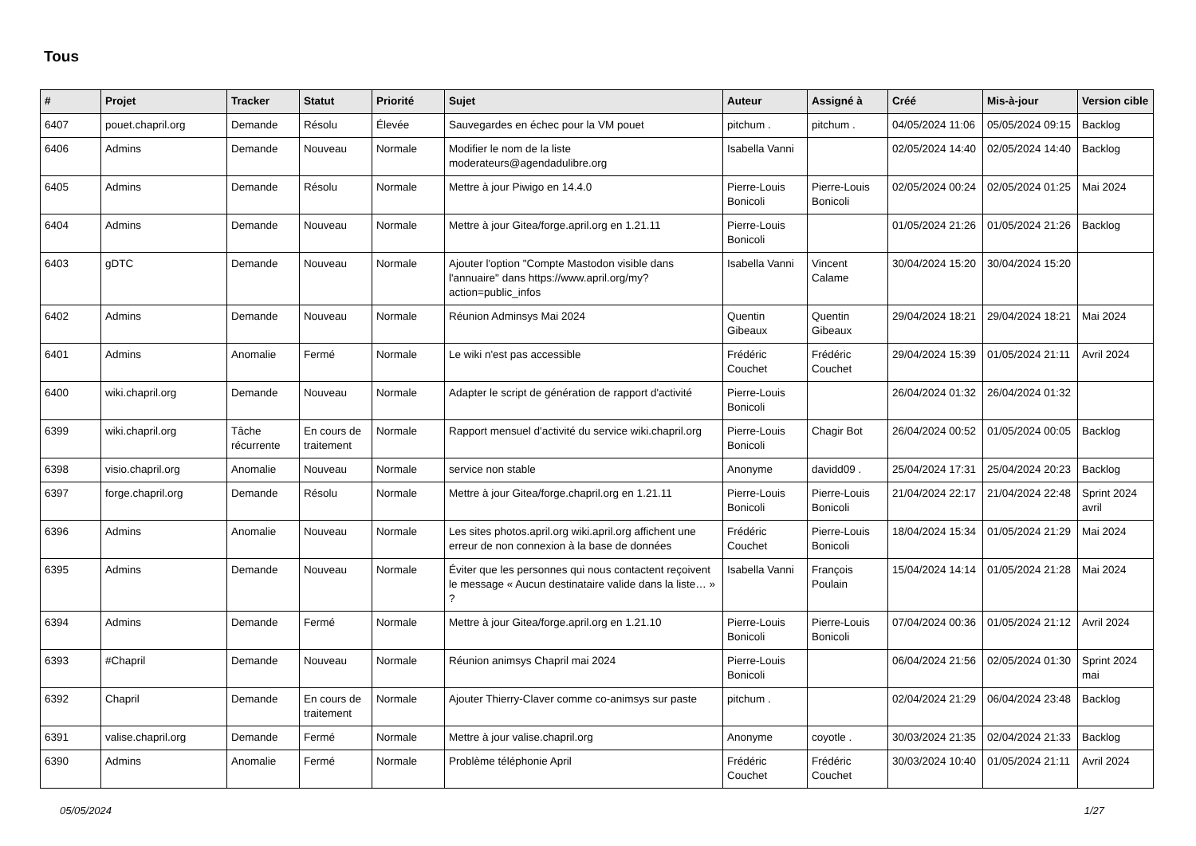Tous
| # | Projet | Tracker | Statut | Priorité | Sujet | Auteur | Assigné à | Créé | Mis-à-jour | Version cible |
| --- | --- | --- | --- | --- | --- | --- | --- | --- | --- | --- |
| 6407 | pouet.chapril.org | Demande | Résolu | Élevée | Sauvegardes en échec pour la VM pouet | pitchum . | pitchum . | 04/05/2024 11:06 | 05/05/2024 09:15 | Backlog |
| 6406 | Admins | Demande | Nouveau | Normale | Modifier le nom de la liste moderateurs@agendadulibre.org | Isabella Vanni | | 02/05/2024 14:40 | 02/05/2024 14:40 | Backlog |
| 6405 | Admins | Demande | Résolu | Normale | Mettre à jour Piwigo en 14.4.0 | Pierre-Louis Bonicoli | Pierre-Louis Bonicoli | 02/05/2024 00:24 | 02/05/2024 01:25 | Mai 2024 |
| 6404 | Admins | Demande | Nouveau | Normale | Mettre à jour Gitea/forge.april.org en 1.21.11 | Pierre-Louis Bonicoli | | 01/05/2024 21:26 | 01/05/2024 21:26 | Backlog |
| 6403 | gDTC | Demande | Nouveau | Normale | Ajouter l'option "Compte Mastodon visible dans l'annuaire" dans https://www.april.org/my?action=public_infos | Isabella Vanni | Vincent Calame | 30/04/2024 15:20 | 30/04/2024 15:20 | |
| 6402 | Admins | Demande | Nouveau | Normale | Réunion Adminsys Mai 2024 | Quentin Gibeaux | Quentin Gibeaux | 29/04/2024 18:21 | 29/04/2024 18:21 | Mai 2024 |
| 6401 | Admins | Anomalie | Fermé | Normale | Le wiki n'est pas accessible | Frédéric Couchet | Frédéric Couchet | 29/04/2024 15:39 | 01/05/2024 21:11 | Avril 2024 |
| 6400 | wiki.chapril.org | Demande | Nouveau | Normale | Adapter le script de génération de rapport d'activité | Pierre-Louis Bonicoli | | 26/04/2024 01:32 | 26/04/2024 01:32 | |
| 6399 | wiki.chapril.org | Tâche récurrente | En cours de traitement | Normale | Rapport mensuel d'activité du service wiki.chapril.org | Pierre-Louis Bonicoli | Chagir Bot | 26/04/2024 00:52 | 01/05/2024 00:05 | Backlog |
| 6398 | visio.chapril.org | Anomalie | Nouveau | Normale | service non stable | Anonyme | davidd09 . | 25/04/2024 17:31 | 25/04/2024 20:23 | Backlog |
| 6397 | forge.chapril.org | Demande | Résolu | Normale | Mettre à jour Gitea/forge.chapril.org en 1.21.11 | Pierre-Louis Bonicoli | Pierre-Louis Bonicoli | 21/04/2024 22:17 | 21/04/2024 22:48 | Sprint 2024 avril |
| 6396 | Admins | Anomalie | Nouveau | Normale | Les sites photos.april.org wiki.april.org affichent une erreur de non connexion à la base de données | Frédéric Couchet | Pierre-Louis Bonicoli | 18/04/2024 15:34 | 01/05/2024 21:29 | Mai 2024 |
| 6395 | Admins | Demande | Nouveau | Normale | Éviter que les personnes qui nous contactent reçoivent le message « Aucun destinataire valide dans la liste… » ? | Isabella Vanni | François Poulain | 15/04/2024 14:14 | 01/05/2024 21:28 | Mai 2024 |
| 6394 | Admins | Demande | Fermé | Normale | Mettre à jour Gitea/forge.april.org en 1.21.10 | Pierre-Louis Bonicoli | Pierre-Louis Bonicoli | 07/04/2024 00:36 | 01/05/2024 21:12 | Avril 2024 |
| 6393 | #Chapril | Demande | Nouveau | Normale | Réunion animsys Chapril mai 2024 | Pierre-Louis Bonicoli | | 06/04/2024 21:56 | 02/05/2024 01:30 | Sprint 2024 mai |
| 6392 | Chapril | Demande | En cours de traitement | Normale | Ajouter Thierry-Claver comme co-animsys sur paste | pitchum . | | 02/04/2024 21:29 | 06/04/2024 23:48 | Backlog |
| 6391 | valise.chapril.org | Demande | Fermé | Normale | Mettre à jour valise.chapril.org | Anonyme | coyotle . | 30/03/2024 21:35 | 02/04/2024 21:33 | Backlog |
| 6390 | Admins | Anomalie | Fermé | Normale | Problème téléphonie April | Frédéric Couchet | Frédéric Couchet | 30/03/2024 10:40 | 01/05/2024 21:11 | Avril 2024 |
05/05/2024 1/27